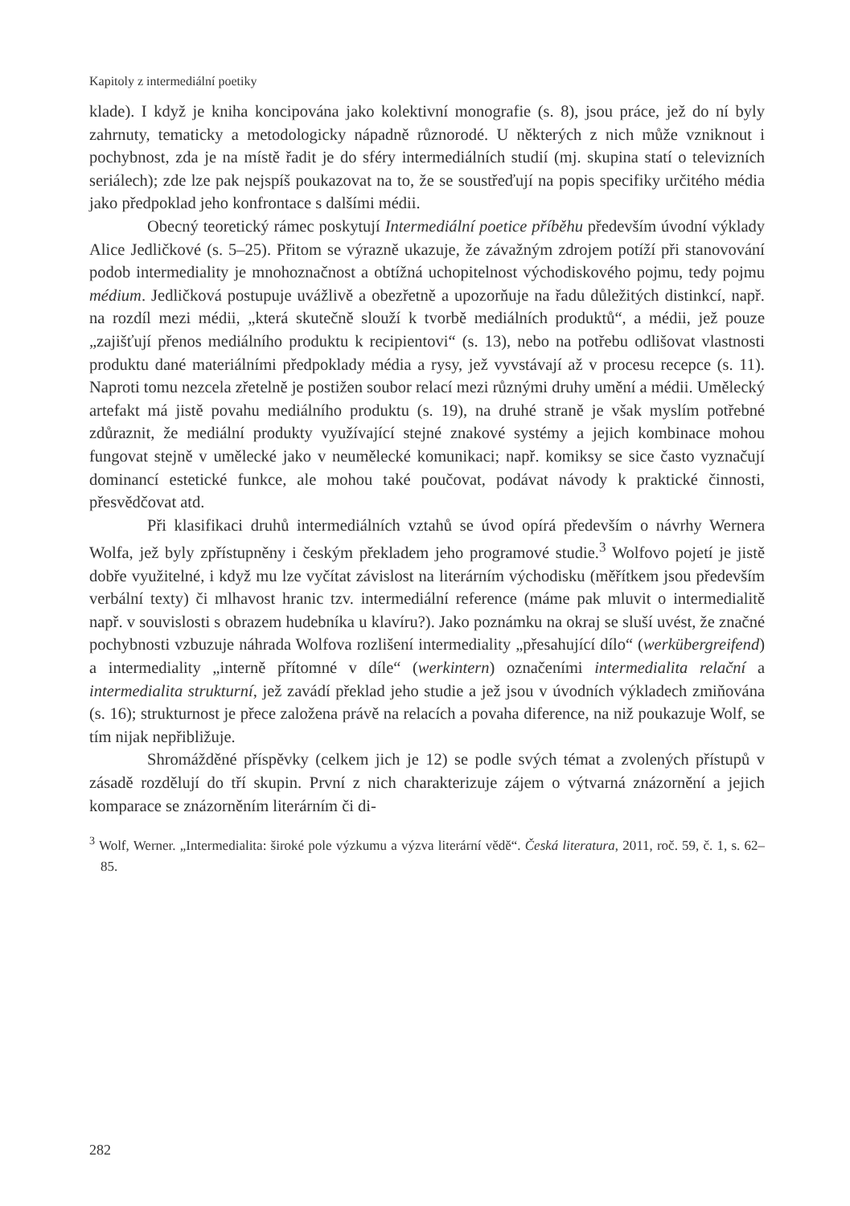Kapitoly z intermediální poetiky
klade). I když je kniha koncipována jako kolektivní monografie (s. 8), jsou práce, jež do ní byly zahrnuty, tematicky a metodologicky nápadně různorodé. U některých z nich může vzniknout i pochybnost, zda je na místě řadit je do sféry intermediálních studií (mj. skupina statí o televizních seriálech); zde lze pak nejspíš poukazovat na to, že se soustřeďují na popis specifiky určitého média jako předpoklad jeho konfrontace s dalšími médii.
Obecný teoretický rámec poskytují Intermediální poetice příběhu především úvodní výklady Alice Jedličkové (s. 5–25). Přitom se výrazně ukazuje, že závažným zdrojem potíží při stanovování podob intermediality je mnohoznačnost a obtížná uchopitelnost východiskového pojmu, tedy pojmu médium. Jedličková postupuje uvážlivě a obezřetně a upozorňuje na řadu důležitých distinkcí, např. na rozdíl mezi médii, „která skutečně slouží k tvorbě mediálních produktů“, a médii, jež pouze „zajišťují přenos mediálního produktu k recipientovi“ (s. 13), nebo na potřebu odlišovat vlastnosti produktu dané materiálními předpoklady média a rysy, jež vyvstávají až v procesu recepce (s. 11). Naproti tomu nezcela zřetelně je postižen soubor relací mezi různými druhy umění a médii. Umělecký artefakt má jistě povahu mediálního produktu (s. 19), na druhé straně je však myslím potřebné zdůraznit, že mediální produkty využívající stejné znakové systémy a jejich kombinace mohou fungovat stejně v umělecké jako v neumělecké komunikaci; např. komiksy se sice často vyznačují dominancí estetické funkce, ale mohou také poučovat, podávat návody k praktické činnosti, přesvědčovat atd.
Při klasifikaci druhů intermediálních vztahů se úvod opírá především o návrhy Wernera Wolfa, jež byly zpřístupněny i českým překladem jeho programové studie.<sup>3</sup> Wolfovo pojetí je jistě dobře využitelné, i když mu lze vyčítat závislost na literárním východisku (měřítkem jsou především verbální texty) či mlhavost hranic tzv. intermediální reference (máme pak mluvit o intermedialitě např. v souvislosti s obrazem hudebníka u klavíru?). Jako poznámku na okraj se sluší uvést, že značné pochybnosti vzbuzuje náhrada Wolfova rozlišení intermediality „přesahující dílo“ (werkübergreifend) a intermediality „interně přítomné v díle“ (werkintern) označeními intermedialita relační a intermedialita strukturní, jež zavádí překlad jeho studie a jež jsou v úvodních výkladech zmiňována (s. 16); strukturnost je přece založena právě na relacích a povaha diference, na niž poukazuje Wolf, se tím nijak nepřibližuje.
Shromážděné příspěvky (celkem jich je 12) se podle svých témat a zvolených přístupů v zásadě rozdělují do tří skupin. První z nich charakterizuje zájem o výtvarná znázornění a jejich komparace se znázorněním literárním či di-
<sup>3</sup> Wolf, Werner. „Intermedialita: široké pole výzkumu a výzva literární vědě“. Česká literatura, 2011, roč. 59, č. 1, s. 62–85.
282